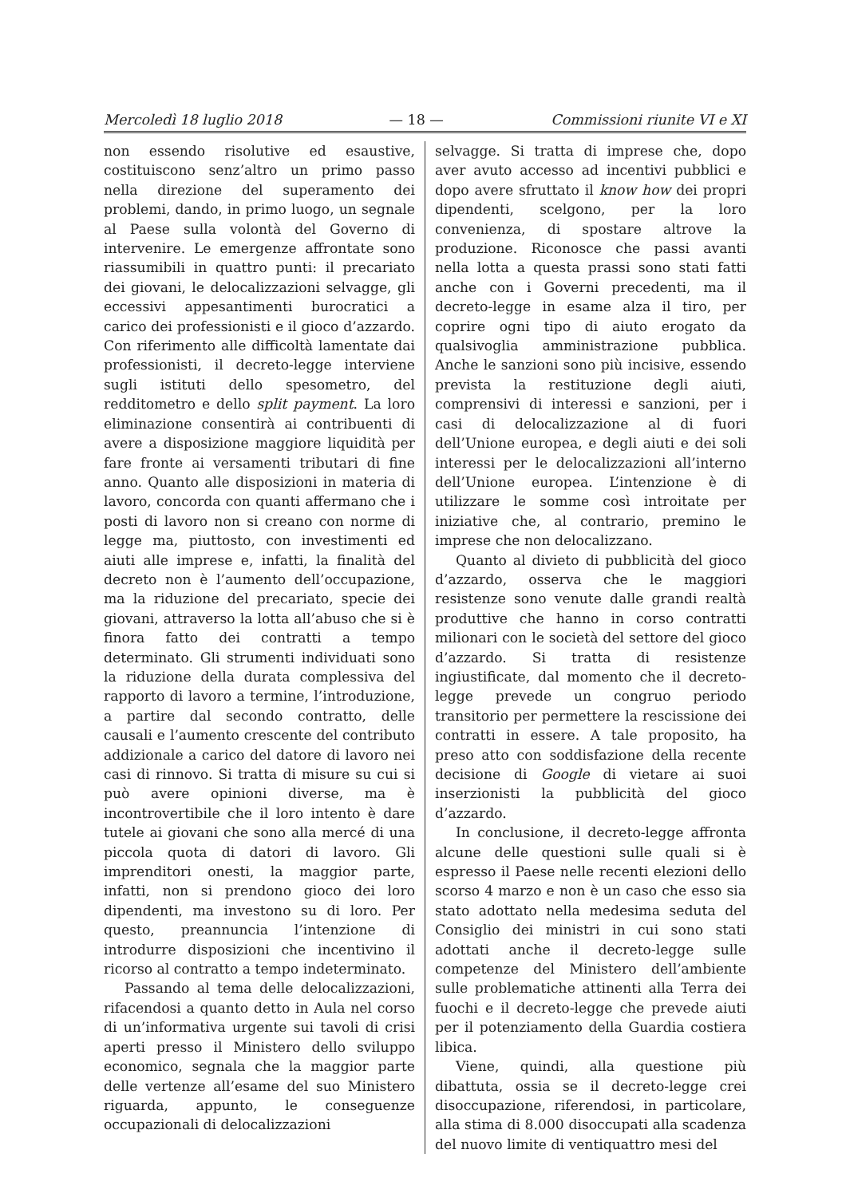Mercoledì 18 luglio 2018 — 18 — Commissioni riunite VI e XI
non essendo risolutive ed esaustive, costituiscono senz’altro un primo passo nella direzione del superamento dei problemi, dando, in primo luogo, un segnale al Paese sulla volontà del Governo di intervenire. Le emergenze affrontate sono riassumibili in quattro punti: il precariato dei giovani, le delocalizzazioni selvagge, gli eccessivi appesantimenti burocratici a carico dei professionisti e il gioco d’azzardo. Con riferimento alle difficoltà lamentate dai professionisti, il decreto-legge interviene sugli istituti dello spesometro, del redditometro e dello split payment. La loro eliminazione consentirà ai contribuenti di avere a disposizione maggiore liquidità per fare fronte ai versamenti tributari di fine anno. Quanto alle disposizioni in materia di lavoro, concorda con quanti affermano che i posti di lavoro non si creano con norme di legge ma, piuttosto, con investimenti ed aiuti alle imprese e, infatti, la finalità del decreto non è l’aumento dell’occupazione, ma la riduzione del precariato, specie dei giovani, attraverso la lotta all’abuso che si è finora fatto dei contratti a tempo determinato. Gli strumenti individuati sono la riduzione della durata complessiva del rapporto di lavoro a termine, l’introduzione, a partire dal secondo contratto, delle causali e l’aumento crescente del contributo addizionale a carico del datore di lavoro nei casi di rinnovo. Si tratta di misure su cui si può avere opinioni diverse, ma è incontrovertibile che il loro intento è dare tutele ai giovani che sono alla mercé di una piccola quota di datori di lavoro. Gli imprenditori onesti, la maggior parte, infatti, non si prendono gioco dei loro dipendenti, ma investono su di loro. Per questo, preannuncia l’intenzione di introdurre disposizioni che incentivino il ricorso al contratto a tempo indeterminato.
Passando al tema delle delocalizzazioni, rifacendosi a quanto detto in Aula nel corso di un’informativa urgente sui tavoli di crisi aperti presso il Ministero dello sviluppo economico, segnala che la maggior parte delle vertenze all’esame del suo Ministero riguarda, appunto, le conseguenze occupazionali di delocalizzazioni
selvagge. Si tratta di imprese che, dopo aver avuto accesso ad incentivi pubblici e dopo avere sfruttato il know how dei propri dipendenti, scelgono, per la loro convenienza, di spostare altrove la produzione. Riconosce che passi avanti nella lotta a questa prassi sono stati fatti anche con i Governi precedenti, ma il decreto-legge in esame alza il tiro, per coprire ogni tipo di aiuto erogato da qualsivoglia amministrazione pubblica. Anche le sanzioni sono più incisive, essendo prevista la restituzione degli aiuti, comprensivi di interessi e sanzioni, per i casi di delocalizzazione al di fuori dell’Unione europea, e degli aiuti e dei soli interessi per le delocalizzazioni all’interno dell’Unione europea. L’intenzione è di utilizzare le somme così introitate per iniziative che, al contrario, premino le imprese che non delocalizzano.
Quanto al divieto di pubblicità del gioco d’azzardo, osserva che le maggiori resistenze sono venute dalle grandi realtà produttive che hanno in corso contratti milionari con le società del settore del gioco d’azzardo. Si tratta di resistenze ingiustificate, dal momento che il decreto-legge prevede un congruo periodo transitorio per permettere la rescissione dei contratti in essere. A tale proposito, ha preso atto con soddisfazione della recente decisione di Google di vietare ai suoi inserzionisti la pubblicità del gioco d’azzardo.
In conclusione, il decreto-legge affronta alcune delle questioni sulle quali si è espresso il Paese nelle recenti elezioni dello scorso 4 marzo e non è un caso che esso sia stato adottato nella medesima seduta del Consiglio dei ministri in cui sono stati adottati anche il decreto-legge sulle competenze del Ministero dell’ambiente sulle problematiche attinenti alla Terra dei fuochi e il decreto-legge che prevede aiuti per il potenziamento della Guardia costiera libica.
Viene, quindi, alla questione più dibattuta, ossia se il decreto-legge crei disoccupazione, riferendosi, in particolare, alla stima di 8.000 disoccupati alla scadenza del nuovo limite di ventiquattro mesi del